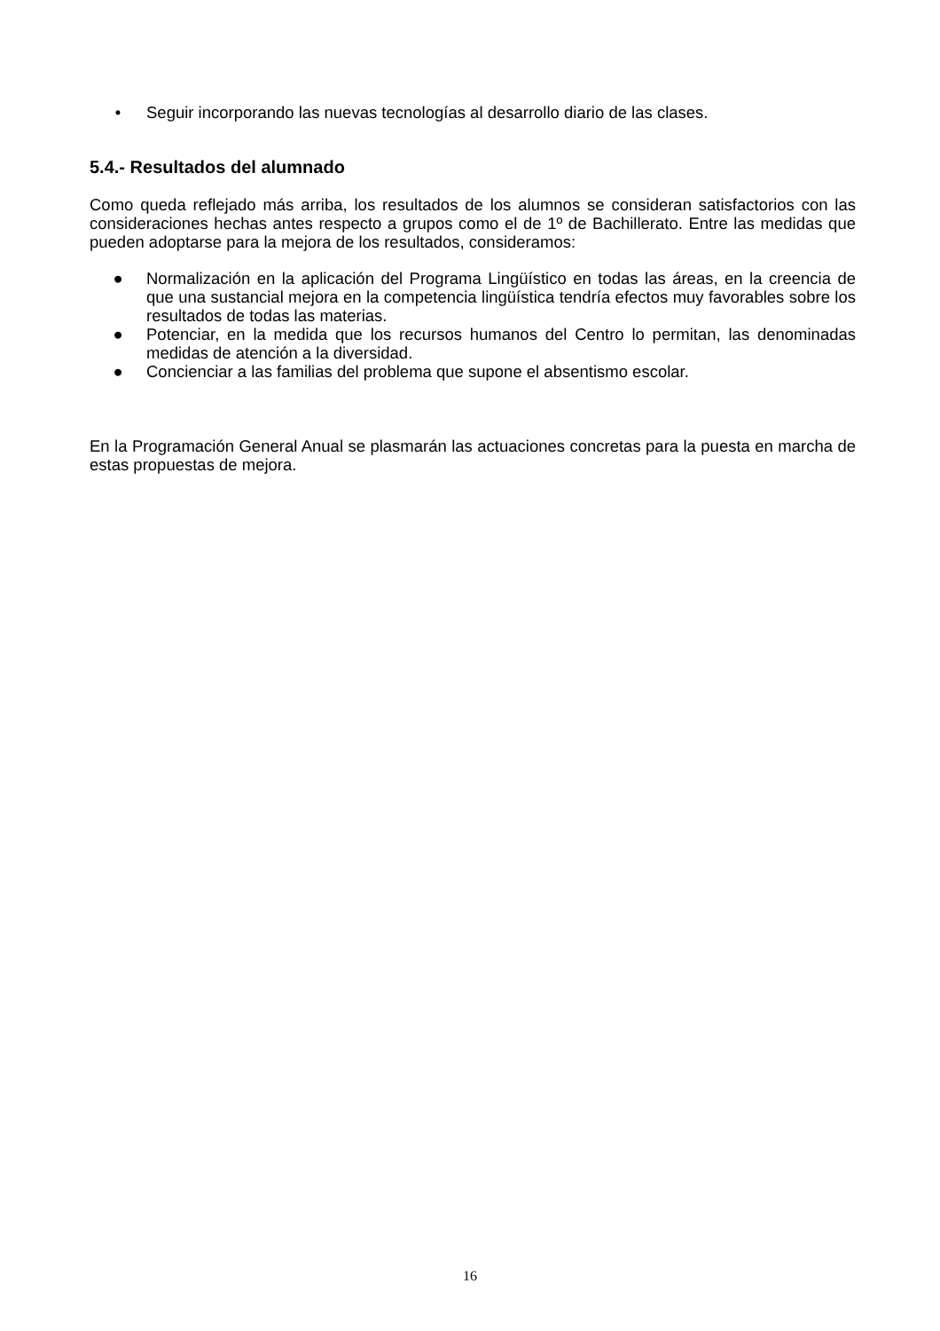• Seguir incorporando las nuevas tecnologías al desarrollo diario de las clases.
5.4.- Resultados del alumnado
Como queda reflejado más arriba, los resultados de los alumnos se consideran satisfactorios con las consideraciones hechas antes respecto a grupos como el de 1º de Bachillerato. Entre las medidas que pueden adoptarse para la mejora de los resultados, consideramos:
● Normalización en la aplicación del Programa Lingüístico en todas las áreas, en la creencia de que una sustancial mejora en la competencia lingüística tendría efectos muy favorables sobre los resultados de todas las materias.
● Potenciar, en la medida que los recursos humanos del Centro lo permitan, las denominadas medidas de atención a la diversidad.
● Concienciar a las familias del problema que supone el absentismo escolar.
En la Programación General Anual se plasmarán las actuaciones concretas para la puesta en marcha de estas propuestas de mejora.
16